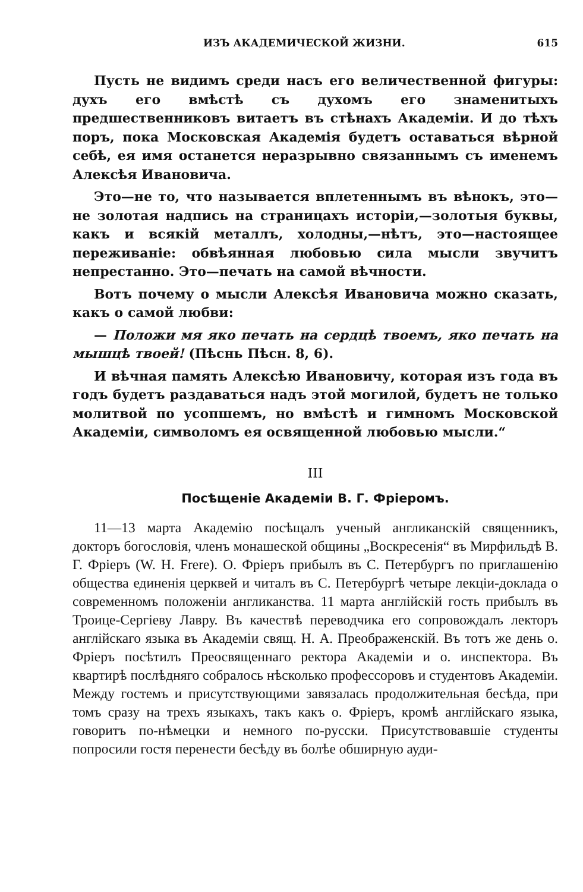ИЗЪ АКАДЕМИЧЕСКОЙ ЖИЗНИ. 615
Пусть не видимъ среди насъ его величественной фигуры: духъ его вмѣстѣ съ духомъ его знаменитыхъ предшественниковъ витаетъ въ стѣнахъ Академіи. И до тѣхъ поръ, пока Московская Академія будетъ оставаться вѣрной себѣ, ея имя останется неразрывно связаннымъ съ именемъ Алексѣя Ивановича.
Это—не то, что называется вплетеннымъ въ вѣнокъ, это—не золотая надпись на страницахъ исторіи,—золотыя буквы, какъ и всякій металлъ, холодны,—нѣтъ, это—настоящее переживаніе: обвѣянная любовью сила мысли звучитъ непрестанно. Это—печать на самой вѣчности.
Вотъ почему о мысли Алексѣя Ивановича можно сказать, какъ о самой любви:
— Положи мя яко печать на сердцѣ твоемъ, яко печать на мышцѣ твоей! (Пѣснь Пѣсн. 8, 6).
И вѣчная память Алексѣю Ивановичу, которая изъ года въ годъ будетъ раздаваться надъ этой могилой, будетъ не только молитвой по усопшемъ, но вмѣстѣ и гимномъ Московской Академіи, символомъ ея освященной любовью мысли.“
III
Посѣщеніе Академіи В. Г. Фріеромъ.
11—13 марта Академію посѣщалъ ученый англиканскій священникъ, докторъ богословія, членъ монашеской общины „Воскресенія“ въ Мирфильдѣ В. Г. Фріеръ (W. H. Frere). О. Фріеръ прибылъ въ С. Петербургъ по приглашенію общества единенія церквей и читалъ въ С. Петербургѣ четыре лекціи-доклада о современномъ положеніи англиканства. 11 марта англійскій гость прибылъ въ Троице-Сергіеву Лавру. Въ качествѣ переводчика его сопровождалъ лекторъ англійскаго языка въ Академіи свящ. Н. А. Преображенскій. Въ тотъ же день о. Фріеръ посѣтилъ Преосвященнаго ректора Академіи и о. инспектора. Въ квартирѣ послѣдняго собралось нѣсколько профессоровъ и студентовъ Академіи. Между гостемъ и присутствующими завязалась продолжительная бесѣда, при томъ сразу на трехъ языкахъ, такъ какъ о. Фріеръ, кромѣ англійскаго языка, говоритъ по-нѣмецки и немного по-русски. Присутствовавшіе студенты попросили гостя перенести бесѣду въ болѣе обширную ауди-